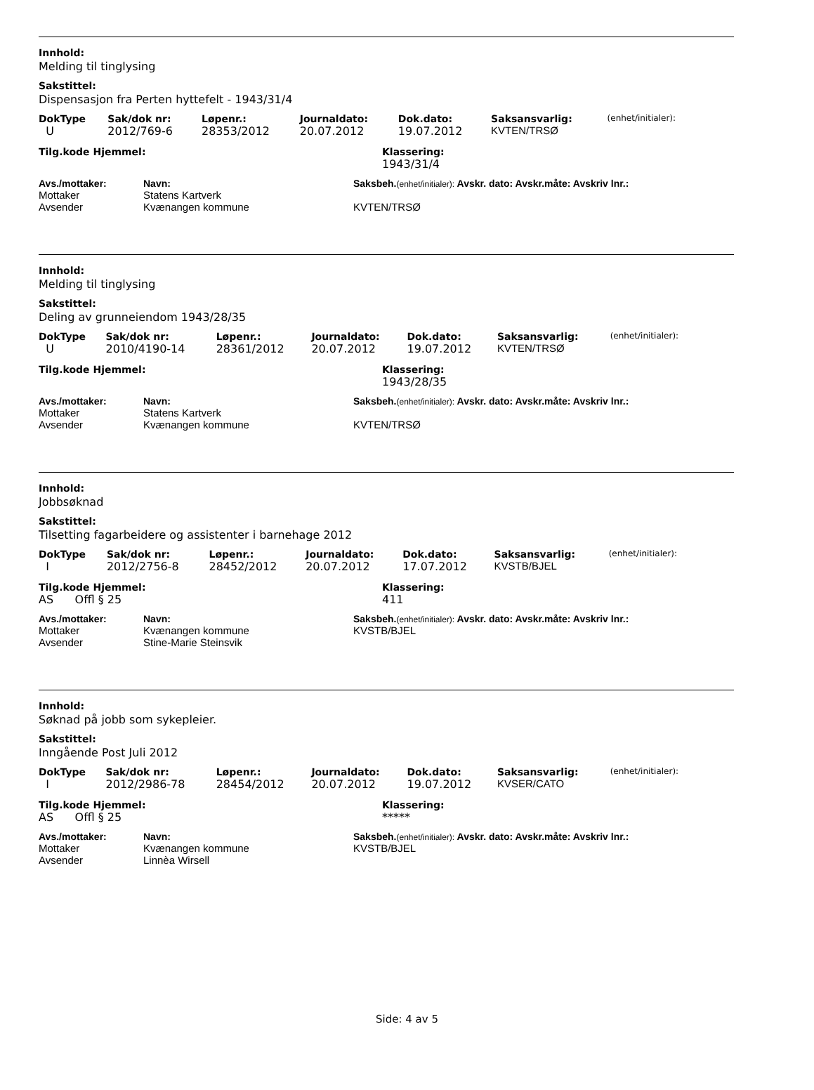Innhold:
Melding til tinglysing
Sakstittel:
Dispensasjon fra Perten hyttefelt - 1943/31/4
| DokType | Sak/dok nr: | Løpenr.: | Journaldato: | Dok.dato: | Saksansvarlig: | (enhet/initialer): |
| --- | --- | --- | --- | --- | --- | --- |
| U | 2012/769-6 | 28353/2012 | 20.07.2012 | 19.07.2012 | KVTEN/TRSØ | |
| Tilg.kode Hjemmel: | Klassering: |
| --- | --- |
| | 1943/31/4 |
| Avs./mottaker: | Navn: | Saksbeh. (enhet/initialer): Avskr. dato: Avskr.måte: Avskriv lnr.: |
| --- | --- | --- |
| Mottaker | Statens Kartverk | |
| Avsender | Kvænangen kommune | KVTEN/TRSØ |
Innhold:
Melding til tinglysing
Sakstittel:
Deling av grunneiendom 1943/28/35
| DokType | Sak/dok nr: | Løpenr.: | Journaldato: | Dok.dato: | Saksansvarlig: | (enhet/initialer): |
| --- | --- | --- | --- | --- | --- | --- |
| U | 2010/4190-14 | 28361/2012 | 20.07.2012 | 19.07.2012 | KVTEN/TRSØ | |
| Tilg.kode Hjemmel: | Klassering: |
| --- | --- |
| | 1943/28/35 |
| Avs./mottaker: | Navn: | Saksbeh. (enhet/initialer): Avskr. dato: Avskr.måte: Avskriv lnr.: |
| --- | --- | --- |
| Mottaker | Statens Kartverk | |
| Avsender | Kvænangen kommune | KVTEN/TRSØ |
Innhold:
Jobbsøknad
Sakstittel:
Tilsetting fagarbeidere og assistenter i barnehage 2012
| DokType | Sak/dok nr: | Løpenr.: | Journaldato: | Dok.dato: | Saksansvarlig: | (enhet/initialer): |
| --- | --- | --- | --- | --- | --- | --- |
| I | 2012/2756-8 | 28452/2012 | 20.07.2012 | 17.07.2012 | KVSTB/BJEL | |
| Tilg.kode Hjemmel: | Klassering: |
| --- | --- |
| AS Offl § 25 | 411 |
| Avs./mottaker: | Navn: | Saksbeh. (enhet/initialer): Avskr. dato: Avskr.måte: Avskriv lnr.: |
| --- | --- | --- |
| Mottaker | Kvænangen kommune | KVSTB/BJEL |
| Avsender | Stine-Marie Steinsvik | |
Innhold:
Søknad på jobb som sykepleier.
Sakstittel:
Inngående Post Juli 2012
| DokType | Sak/dok nr: | Løpenr.: | Journaldato: | Dok.dato: | Saksansvarlig: | (enhet/initialer): |
| --- | --- | --- | --- | --- | --- | --- |
| I | 2012/2986-78 | 28454/2012 | 20.07.2012 | 19.07.2012 | KVSER/CATO | |
| Tilg.kode Hjemmel: | Klassering: |
| --- | --- |
| AS Offl § 25 | ***** |
| Avs./mottaker: | Navn: | Saksbeh. (enhet/initialer): Avskr. dato: Avskr.måte: Avskriv lnr.: |
| --- | --- | --- |
| Mottaker | Kvænangen kommune | KVSTB/BJEL |
| Avsender | Linnèa Wirsell | |
Side: 4 av 5